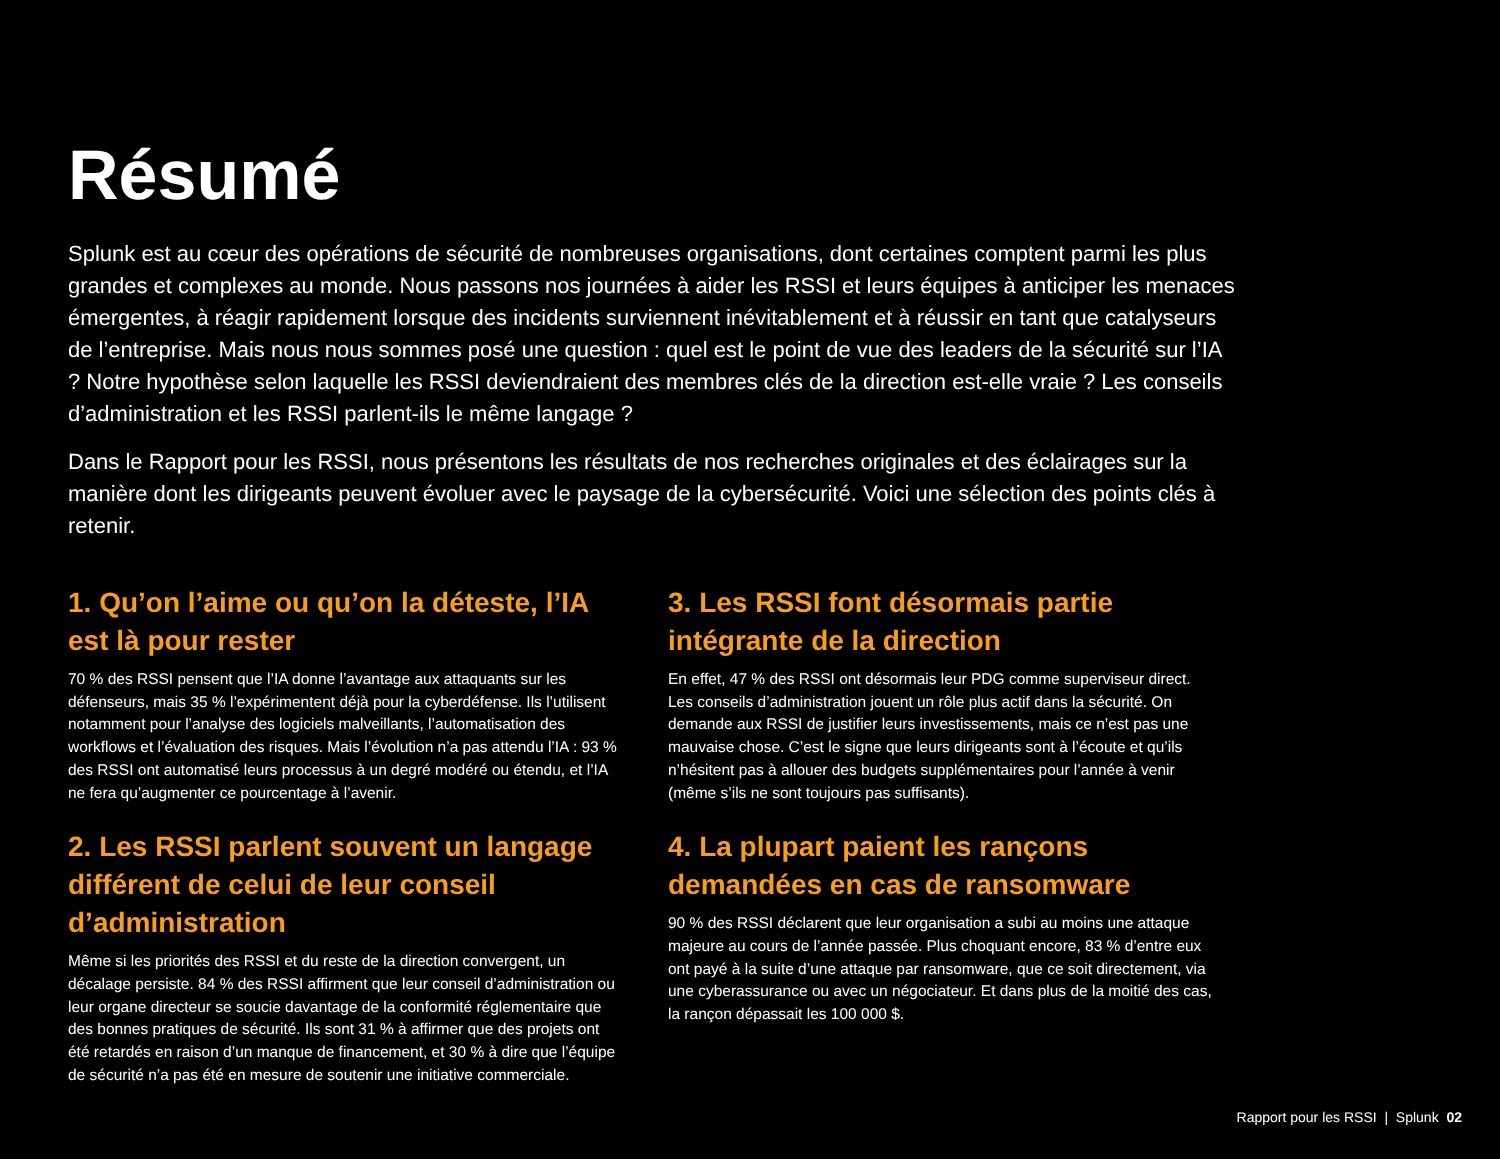Résumé
Splunk est au cœur des opérations de sécurité de nombreuses organisations, dont certaines comptent parmi les plus grandes et complexes au monde. Nous passons nos journées à aider les RSSI et leurs équipes à anticiper les menaces émergentes, à réagir rapidement lorsque des incidents surviennent inévitablement et à réussir en tant que catalyseurs de l’entreprise. Mais nous nous sommes posé une question : quel est le point de vue des leaders de la sécurité sur l’IA ? Notre hypothèse selon laquelle les RSSI deviendraient des membres clés de la direction est-elle vraie ? Les conseils d’administration et les RSSI parlent-ils le même langage ?
Dans le Rapport pour les RSSI, nous présentons les résultats de nos recherches originales et des éclairages sur la manière dont les dirigeants peuvent évoluer avec le paysage de la cybersécurité. Voici une sélection des points clés à retenir.
1. Qu’on l’aime ou qu’on la déteste, l’IA est là pour rester
70 % des RSSI pensent que l’IA donne l’avantage aux attaquants sur les défenseurs, mais 35 % l’expérimentent déjà pour la cyberdéfense. Ils l’utilisent notamment pour l’analyse des logiciels malveillants, l’automatisation des workflows et l’évaluation des risques. Mais l’évolution n’a pas attendu l’IA : 93 % des RSSI ont automatisé leurs processus à un degré modéré ou étendu, et l’IA ne fera qu’augmenter ce pourcentage à l’avenir.
2. Les RSSI parlent souvent un langage différent de celui de leur conseil d’administration
Même si les priorités des RSSI et du reste de la direction convergent, un décalage persiste. 84 % des RSSI affirment que leur conseil d’administration ou leur organe directeur se soucie davantage de la conformité réglementaire que des bonnes pratiques de sécurité. Ils sont 31 % à affirmer que des projets ont été retardés en raison d’un manque de financement, et 30 % à dire que l’équipe de sécurité n’a pas été en mesure de soutenir une initiative commerciale.
3. Les RSSI font désormais partie intégrante de la direction
En effet, 47 % des RSSI ont désormais leur PDG comme superviseur direct. Les conseils d’administration jouent un rôle plus actif dans la sécurité. On demande aux RSSI de justifier leurs investissements, mais ce n’est pas une mauvaise chose. C’est le signe que leurs dirigeants sont à l’écoute et qu’ils n’hésitent pas à allouer des budgets supplémentaires pour l’année à venir (même s’ils ne sont toujours pas suffisants).
4. La plupart paient les rançons demandées en cas de ransomware
90 % des RSSI déclarent que leur organisation a subi au moins une attaque majeure au cours de l’année passée. Plus choquant encore, 83 % d’entre eux ont payé à la suite d’une attaque par ransomware, que ce soit directement, via une cyberassurance ou avec un négociateur. Et dans plus de la moitié des cas, la rançon dépassait les 100 000 $.
Rapport pour les RSSI | Splunk 02